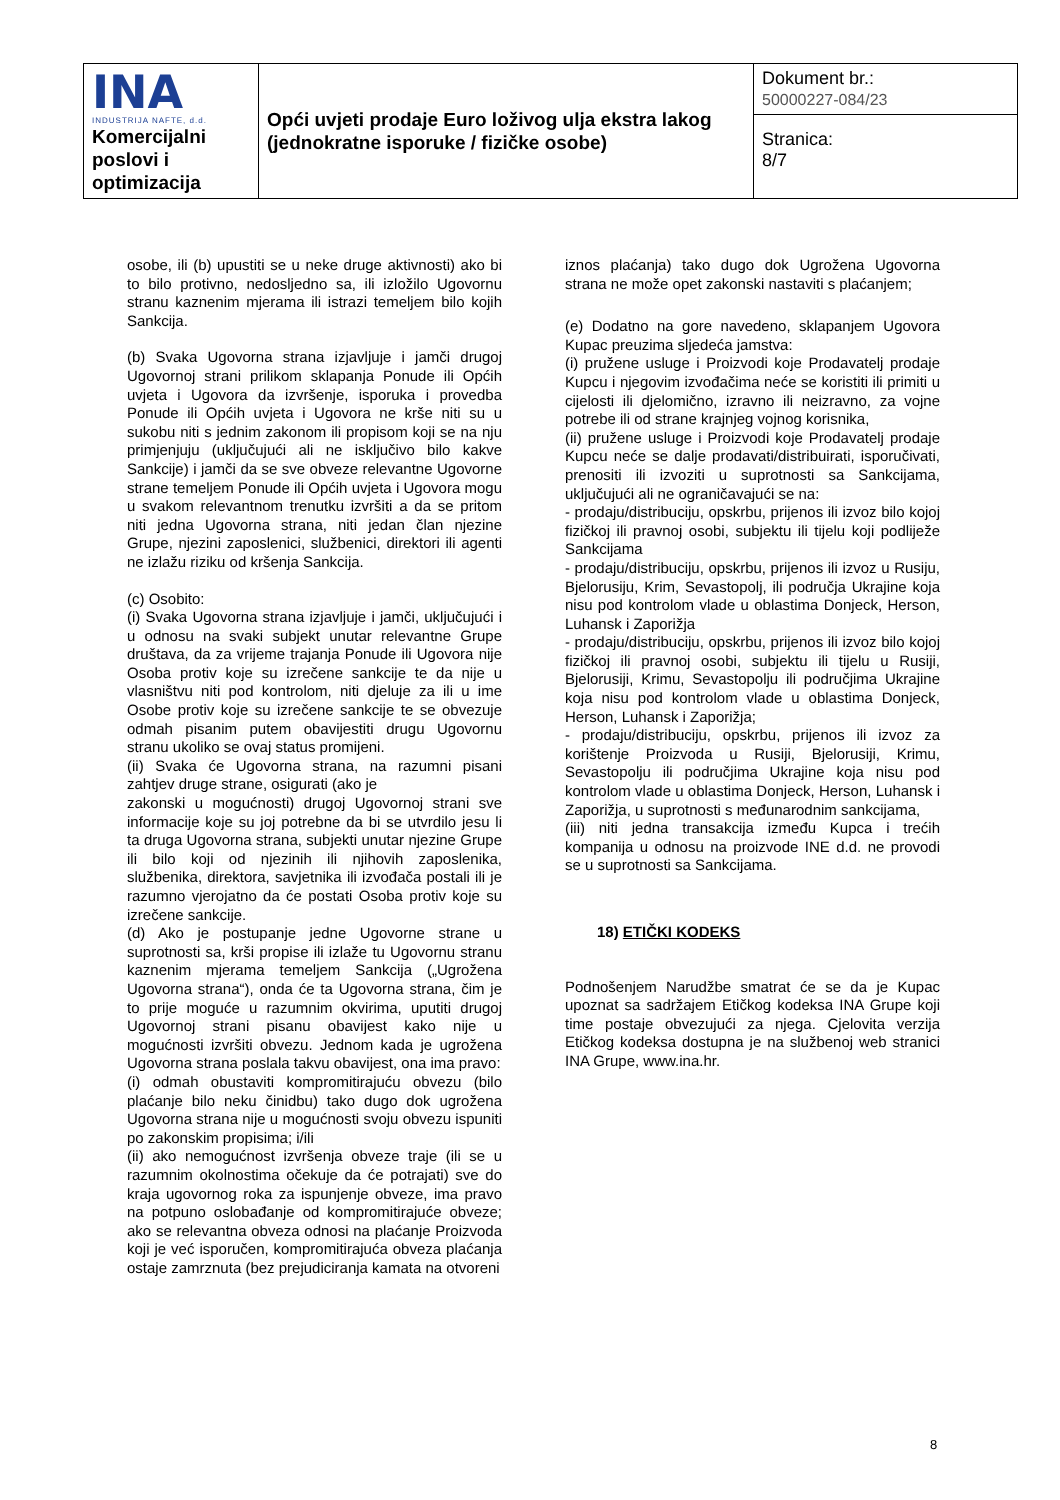| INA INDUSTRIJA NAFTE, d.d. Komercijalni poslovi i optimizacija | Opći uvjeti prodaje Euro loživog ulja ekstra lakog (jednokratne isporuke / fizičke osobe) | Dokument br.: 50000227-084/23 |
| | | Stranica: 8/7 |
osobe, ili (b) upustiti se u neke druge aktivnosti) ako bi to bilo protivno, nedosljedno sa, ili izložilo Ugovornu stranu kaznenim mjerama ili istrazi temeljem bilo kojih Sankcija.
(b) Svaka Ugovorna strana izjavljuje i jamči drugoj Ugovornoj strani prilikom sklapanja Ponude ili Općih uvjeta i Ugovora da izvršenje, isporuka i provedba Ponude ili Općih uvjeta i Ugovora ne krše niti su u sukobu niti s jednim zakonom ili propisom koji se na nju primjenjuju (uključujući ali ne isključivo bilo kakve Sankcije) i jamči da se sve obveze relevantne Ugovorne strane temeljem Ponude ili Općih uvjeta i Ugovora mogu u svakom relevantnom trenutku izvršiti a da se pritom niti jedna Ugovorna strana, niti jedan član njezine Grupe, njezini zaposlenici, službenici, direktori ili agenti ne izlažu riziku od kršenja Sankcija.
(c) Osobito:
(i) Svaka Ugovorna strana izjavljuje i jamči, uključujući i u odnosu na svaki subjekt unutar relevantne Grupe društava, da za vrijeme trajanja Ponude ili Ugovora nije Osoba protiv koje su izrečene sankcije te da nije u vlasništvu niti pod kontrolom, niti djeluje za ili u ime Osobe protiv koje su izrečene sankcije te se obvezuje odmah pisanim putem obavijestiti drugu Ugovornu stranu ukoliko se ovaj status promijeni.
(ii) Svaka će Ugovorna strana, na razumni pisani zahtjev druge strane, osigurati (ako je
zakonski u mogućnosti) drugoj Ugovornoj strani sve informacije koje su joj potrebne da bi se utvrdilo jesu li ta druga Ugovorna strana, subjekti unutar njezine Grupe ili bilo koji od njezinih ili njihovih zaposlenika, službenika, direktora, savjetnika ili izvođača postali ili je razumno vjerojatno da će postati Osoba protiv koje su izrečene sankcije.
(d) Ako je postupanje jedne Ugovorne strane u suprotnosti sa, krši propise ili izlaže tu Ugovornu stranu kaznenim mjerama temeljem Sankcija („Ugrožena Ugovorna strana“), onda će ta Ugovorna strana, čim je to prije moguće u razumnim okvirima, uputiti drugoj Ugovornoj strani pisanu obavijest kako nije u mogućnosti izvršiti obvezu. Jednom kada je ugrožena Ugovorna strana poslala takvu obavijest, ona ima pravo:
(i) odmah obustaviti kompromitirajuću obvezu (bilo plaćanje bilo neku činidbu) tako dugo dok ugrožena Ugovorna strana nije u mogućnosti svoju obvezu ispuniti po zakonskim propisima; i/ili
(ii) ako nemogućnost izvršenja obveze traje (ili se u razumnim okolnostima očekuje da će potrajati) sve do kraja ugovornog roka za ispunjenje obveze, ima pravo na potpuno oslobađanje od kompromitirajuće obveze; ako se relevantna obveza odnosi na plaćanje Proizvoda koji je već isporučen, kompromitirajuća obveza plaćanja ostaje zamrznuta (bez prejudiciranja kamata na otvoreni
iznos plaćanja) tako dugo dok Ugrožena Ugovorna strana ne može opet zakonski nastaviti s plaćanjem;
(e) Dodatno na gore navedeno, sklapanjem Ugovora Kupac preuzima sljedeća jamstva:
(i) pružene usluge i Proizvodi koje Prodavatelj prodaje Kupcu i njegovim izvođačima neće se koristiti ili primiti u cijelosti ili djelomično, izravno ili neizravno, za vojne potrebe ili od strane krajnjeg vojnog korisnika,
(ii) pružene usluge i Proizvodi koje Prodavatelj prodaje Kupcu neće se dalje prodavati/distribuirati, isporučivati, prenositi ili izvoziti u suprotnosti sa Sankcijama, uključujući ali ne ograničavajući se na:
- prodaju/distribuciju, opskrbu, prijenos ili izvoz bilo kojoj fizičkoj ili pravnoj osobi, subjektu ili tijelu koji podliježe Sankcijama
- prodaju/distribuciju, opskrbu, prijenos ili izvoz u Rusiju, Bjelorusiju, Krim, Sevastopolj, ili područja Ukrajine koja nisu pod kontrolom vlade u oblastima Donjeck, Herson, Luhansk i Zaporižja
- prodaju/distribuciju, opskrbu, prijenos ili izvoz bilo kojoj fizičkoj ili pravnoj osobi, subjektu ili tijelu u Rusiji, Bjelorusiji, Krimu, Sevastopolju ili područjima Ukrajine koja nisu pod kontrolom vlade u oblastima Donjeck, Herson, Luhansk i Zaporižja;
- prodaju/distribuciju, opskrbu, prijenos ili izvoz za korištenje Proizvoda u Rusiji, Bjelorusiji, Krimu, Sevastopolju ili područjima Ukrajine koja nisu pod kontrolom vlade u oblastima Donjeck, Herson, Luhansk i Zaporižja, u suprotnosti s međunarodnim sankcijama,
(iii) niti jedna transakcija između Kupca i trećih kompanija u odnosu na proizvode INE d.d. ne provodi se u suprotnosti sa Sankcijama.
18) ETIČKI KODEKS
Podnošenjem Narudžbe smatrat će se da je Kupac upoznat sa sadržajem Etičkog kodeksa INA Grupe koji time postaje obvezujući za njega. Cjelovita verzija Etičkog kodeksa dostupna je na službenoj web stranici INA Grupe, www.ina.hr.
8